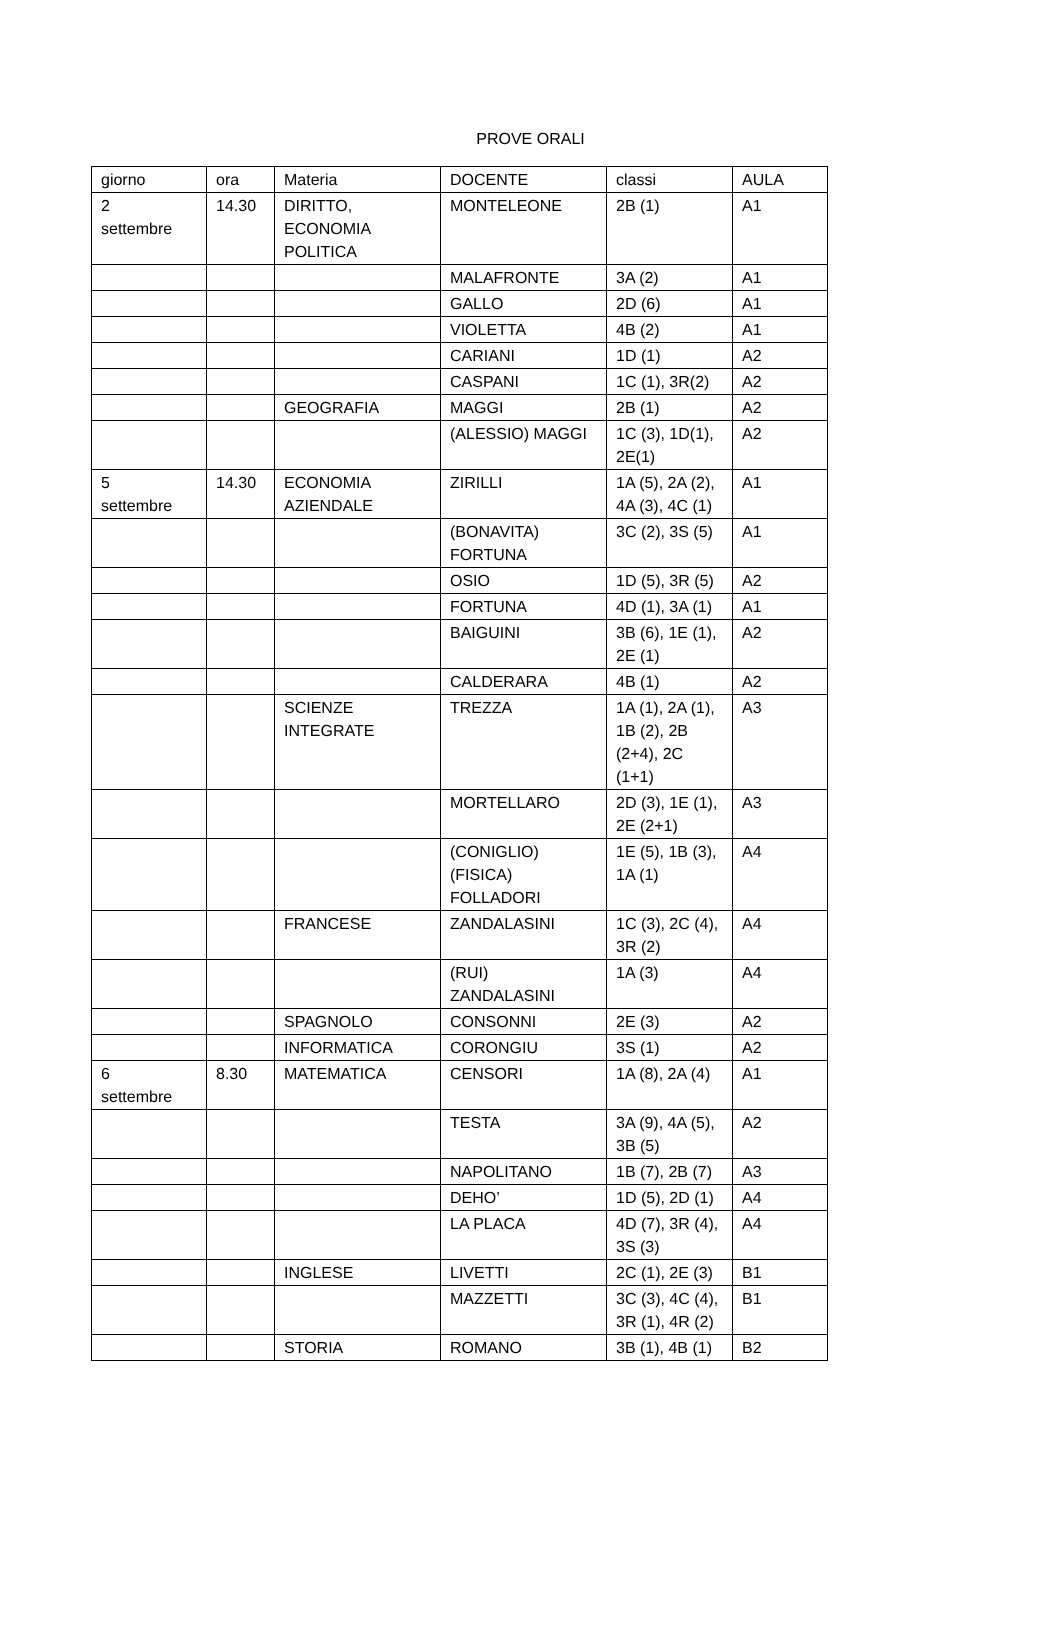PROVE ORALI
| giorno | ora | Materia | DOCENTE | classi | AULA |
| --- | --- | --- | --- | --- | --- |
| 2 settembre | 14.30 | DIRITTO, ECONOMIA POLITICA | MONTELEONE | 2B (1) | A1 |
| | | | MALAFRONTE | 3A (2) | A1 |
| | | | GALLO | 2D (6) | A1 |
| | | | VIOLETTA | 4B (2) | A1 |
| | | | CARIANI | 1D (1) | A2 |
| | | | CASPANI | 1C (1), 3R(2) | A2 |
| | | GEOGRAFIA | MAGGI | 2B (1) | A2 |
| | | | (ALESSIO) MAGGI | 1C (3), 1D(1), 2E(1) | A2 |
| 5 settembre | 14.30 | ECONOMIA AZIENDALE | ZIRILLI | 1A (5), 2A (2), 4A (3), 4C (1) | A1 |
| | | | (BONAVITA) FORTUNA | 3C (2), 3S (5) | A1 |
| | | | OSIO | 1D (5), 3R (5) | A2 |
| | | | FORTUNA | 4D (1), 3A (1) | A1 |
| | | | BAIGUINI | 3B (6), 1E (1), 2E (1) | A2 |
| | | | CALDERARA | 4B (1) | A2 |
| | | SCIENZE INTEGRATE | TREZZA | 1A (1), 2A (1), 1B (2), 2B (2+4), 2C (1+1) | A3 |
| | | | MORTELLARO | 2D (3), 1E (1), 2E (2+1) | A3 |
| | | | (CONIGLIO) (FISICA) FOLLADORI | 1E (5), 1B (3), 1A (1) | A4 |
| | | FRANCESE | ZANDALASINI | 1C (3), 2C (4), 3R (2) | A4 |
| | | | (RUI) ZANDALASINI | 1A (3) | A4 |
| | | SPAGNOLO | CONSONNI | 2E (3) | A2 |
| | | INFORMATICA | CORONGIU | 3S (1) | A2 |
| 6 settembre | 8.30 | MATEMATICA | CENSORI | 1A (8), 2A (4) | A1 |
| | | | TESTA | 3A (9), 4A (5), 3B (5) | A2 |
| | | | NAPOLITANO | 1B (7), 2B (7) | A3 |
| | | | DEHO’ | 1D (5), 2D (1) | A4 |
| | | | LA PLACA | 4D (7), 3R (4), 3S (3) | A4 |
| | | INGLESE | LIVETTI | 2C (1), 2E (3) | B1 |
| | | | MAZZETTI | 3C (3), 4C (4), 3R (1), 4R (2) | B1 |
| | | STORIA | ROMANO | 3B (1), 4B (1) | B2 |